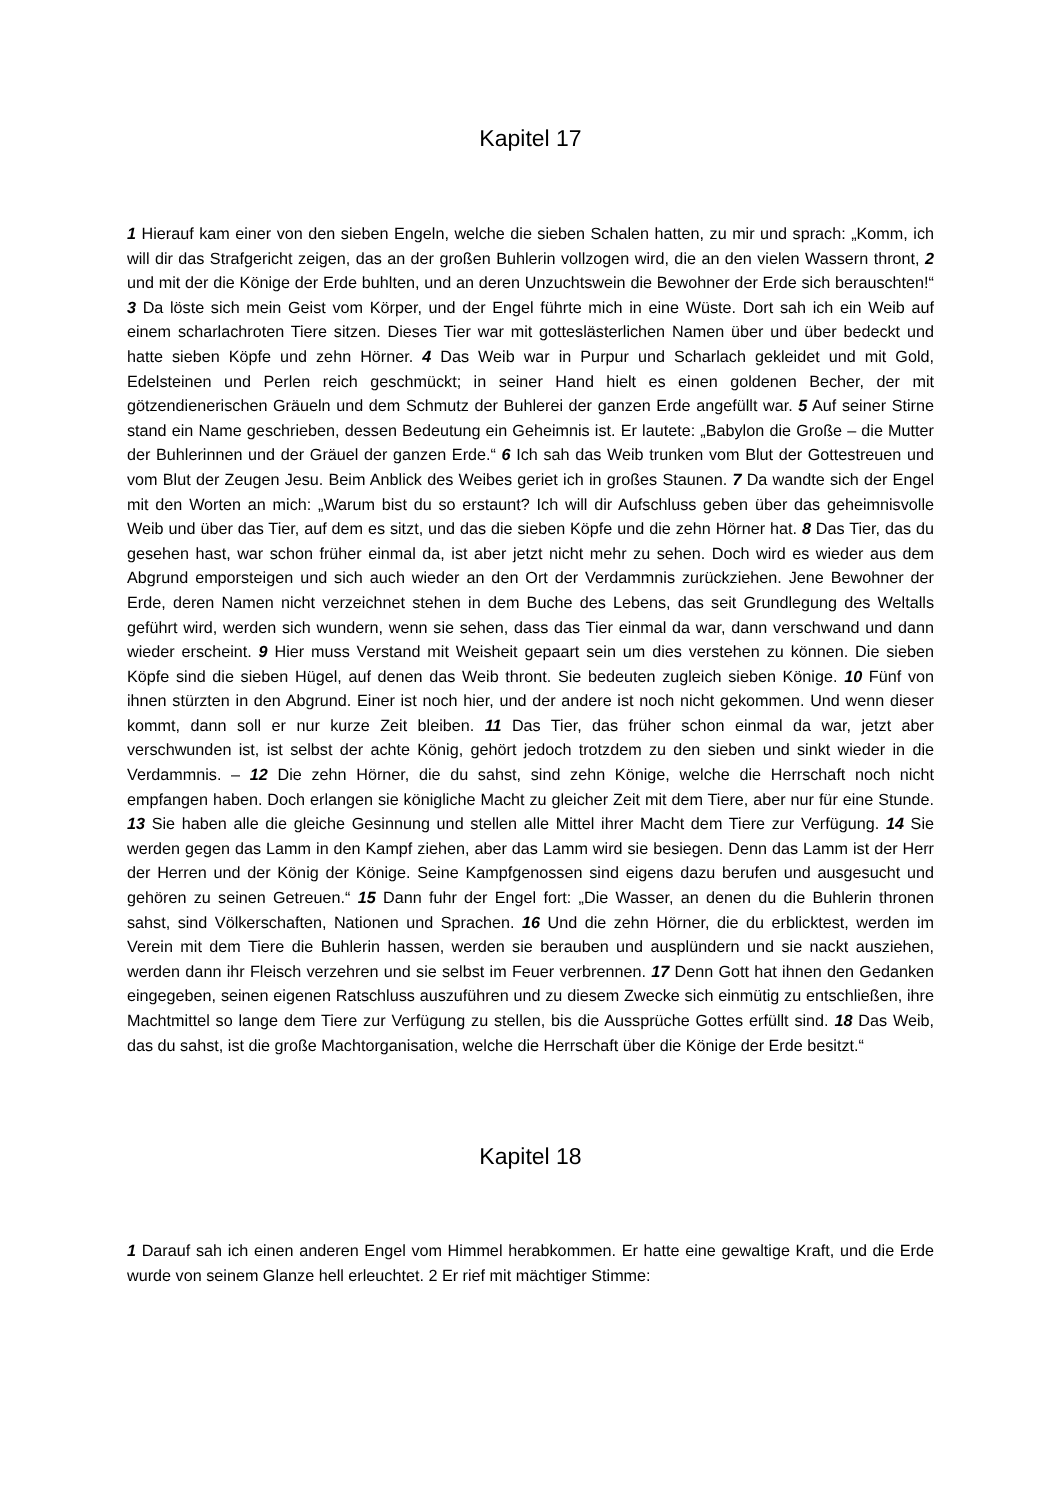Kapitel 17
1 Hierauf kam einer von den sieben Engeln, welche die sieben Schalen hatten, zu mir und sprach: „Komm, ich will dir das Strafgericht zeigen, das an der großen Buhlerin vollzogen wird, die an den vielen Wassern thront, 2 und mit der die Könige der Erde buhlten, und an deren Unzuchtswein die Bewohner der Erde sich berauschten!“ 3 Da löste sich mein Geist vom Körper, und der Engel führte mich in eine Wüste. Dort sah ich ein Weib auf einem scharlachroten Tiere sitzen. Dieses Tier war mit gotteslästerlichen Namen über und über bedeckt und hatte sieben Köpfe und zehn Hörner. 4 Das Weib war in Purpur und Scharlach gekleidet und mit Gold, Edelsteinen und Perlen reich geschmückt; in seiner Hand hielt es einen goldenen Becher, der mit götzendienerischen Gräueln und dem Schmutz der Buhlerei der ganzen Erde angefüllt war. 5 Auf seiner Stirne stand ein Name geschrieben, dessen Bedeutung ein Geheimnis ist. Er lautete: „Babylon die Große – die Mutter der Buhlerinnen und der Gräuel der ganzen Erde.“ 6 Ich sah das Weib trunken vom Blut der Gottestreuen und vom Blut der Zeugen Jesu. Beim Anblick des Weibes geriet ich in großes Staunen. 7 Da wandte sich der Engel mit den Worten an mich: „Warum bist du so erstaunt? Ich will dir Aufschluss geben über das geheimnisvolle Weib und über das Tier, auf dem es sitzt, und das die sieben Köpfe und die zehn Hörner hat. 8 Das Tier, das du gesehen hast, war schon früher einmal da, ist aber jetzt nicht mehr zu sehen. Doch wird es wieder aus dem Abgrund emporsteigen und sich auch wieder an den Ort der Verdammnis zurückziehen. Jene Bewohner der Erde, deren Namen nicht verzeichnet stehen in dem Buche des Lebens, das seit Grundlegung des Weltalls geführt wird, werden sich wundern, wenn sie sehen, dass das Tier einmal da war, dann verschwand und dann wieder erscheint. 9 Hier muss Verstand mit Weisheit gepaart sein um dies verstehen zu können. Die sieben Köpfe sind die sieben Hügel, auf denen das Weib thront. Sie bedeuten zugleich sieben Könige. 10 Fünf von ihnen stürzten in den Abgrund. Einer ist noch hier, und der andere ist noch nicht gekommen. Und wenn dieser kommt, dann soll er nur kurze Zeit bleiben. 11 Das Tier, das früher schon einmal da war, jetzt aber verschwunden ist, ist selbst der achte König, gehört jedoch trotzdem zu den sieben und sinkt wieder in die Verdammnis. – 12 Die zehn Hörner, die du sahst, sind zehn Könige, welche die Herrschaft noch nicht empfangen haben. Doch erlangen sie königliche Macht zu gleicher Zeit mit dem Tiere, aber nur für eine Stunde. 13 Sie haben alle die gleiche Gesinnung und stellen alle Mittel ihrer Macht dem Tiere zur Verfügung. 14 Sie werden gegen das Lamm in den Kampf ziehen, aber das Lamm wird sie besiegen. Denn das Lamm ist der Herr der Herren und der König der Könige. Seine Kampfgenossen sind eigens dazu berufen und ausgesucht und gehören zu seinen Getreuen.“ 15 Dann fuhr der Engel fort: „Die Wasser, an denen du die Buhlerin thronen sahst, sind Völkerschaften, Nationen und Sprachen. 16 Und die zehn Hörner, die du erblicktest, werden im Verein mit dem Tiere die Buhlerin hassen, werden sie berauben und ausplündern und sie nackt ausziehen, werden dann ihr Fleisch verzehren und sie selbst im Feuer verbrennen. 17 Denn Gott hat ihnen den Gedanken eingegeben, seinen eigenen Ratschluss auszuführen und zu diesem Zwecke sich einmütig zu entschließen, ihre Machtmittel so lange dem Tiere zur Verfügung zu stellen, bis die Aussprüche Gottes erfüllt sind. 18 Das Weib, das du sahst, ist die große Machtorganisation, welche die Herrschaft über die Könige der Erde besitzt.“
Kapitel 18
1 Darauf sah ich einen anderen Engel vom Himmel herabkommen. Er hatte eine gewaltige Kraft, und die Erde wurde von seinem Glanze hell erleuchtet. 2 Er rief mit mächtiger Stimme: